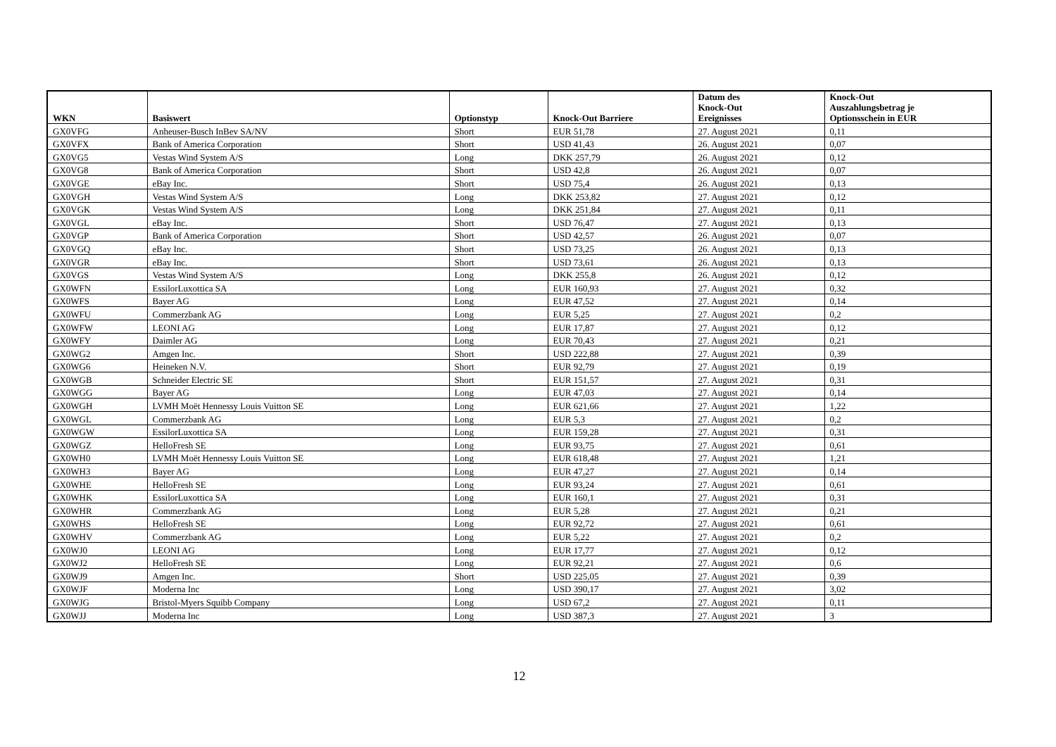| WKN | Basiswert | Optionstyp | Knock-Out Barriere | Datum des Knock-Out Ereignisses | Knock-Out Auszahlungsbetrag je Optionsschein in EUR |
| --- | --- | --- | --- | --- | --- |
| GX0VFG | Anheuser-Busch InBev SA/NV | Short | EUR 51,78 | 27. August 2021 | 0,11 |
| GX0VFX | Bank of America Corporation | Short | USD 41,43 | 26. August 2021 | 0,07 |
| GX0VG5 | Vestas Wind System A/S | Long | DKK 257,79 | 26. August 2021 | 0,12 |
| GX0VG8 | Bank of America Corporation | Short | USD 42,8 | 26. August 2021 | 0,07 |
| GX0VGE | eBay Inc. | Short | USD 75,4 | 26. August 2021 | 0,13 |
| GX0VGH | Vestas Wind System A/S | Long | DKK 253,82 | 27. August 2021 | 0,12 |
| GX0VGK | Vestas Wind System A/S | Long | DKK 251,84 | 27. August 2021 | 0,11 |
| GX0VGL | eBay Inc. | Short | USD 76,47 | 27. August 2021 | 0,13 |
| GX0VGP | Bank of America Corporation | Short | USD 42,57 | 26. August 2021 | 0,07 |
| GX0VGQ | eBay Inc. | Short | USD 73,25 | 26. August 2021 | 0,13 |
| GX0VGR | eBay Inc. | Short | USD 73,61 | 26. August 2021 | 0,13 |
| GX0VGS | Vestas Wind System A/S | Long | DKK 255,8 | 26. August 2021 | 0,12 |
| GX0WFN | EssilorLuxottica SA | Long | EUR 160,93 | 27. August 2021 | 0,32 |
| GX0WFS | Bayer AG | Long | EUR 47,52 | 27. August 2021 | 0,14 |
| GX0WFU | Commerzbank AG | Long | EUR 5,25 | 27. August 2021 | 0,2 |
| GX0WFW | LEONI AG | Long | EUR 17,87 | 27. August 2021 | 0,12 |
| GX0WFY | Daimler AG | Long | EUR 70,43 | 27. August 2021 | 0,21 |
| GX0WG2 | Amgen Inc. | Short | USD 222,88 | 27. August 2021 | 0,39 |
| GX0WG6 | Heineken N.V. | Short | EUR 92,79 | 27. August 2021 | 0,19 |
| GX0WGB | Schneider Electric SE | Short | EUR 151,57 | 27. August 2021 | 0,31 |
| GX0WGG | Bayer AG | Long | EUR 47,03 | 27. August 2021 | 0,14 |
| GX0WGH | LVMH Moët Hennessy Louis Vuitton SE | Long | EUR 621,66 | 27. August 2021 | 1,22 |
| GX0WGL | Commerzbank AG | Long | EUR 5,3 | 27. August 2021 | 0,2 |
| GX0WGW | EssilorLuxottica SA | Long | EUR 159,28 | 27. August 2021 | 0,31 |
| GX0WGZ | HelloFresh SE | Long | EUR 93,75 | 27. August 2021 | 0,61 |
| GX0WH0 | LVMH Moët Hennessy Louis Vuitton SE | Long | EUR 618,48 | 27. August 2021 | 1,21 |
| GX0WH3 | Bayer AG | Long | EUR 47,27 | 27. August 2021 | 0,14 |
| GX0WHE | HelloFresh SE | Long | EUR 93,24 | 27. August 2021 | 0,61 |
| GX0WHK | EssilorLuxottica SA | Long | EUR 160,1 | 27. August 2021 | 0,31 |
| GX0WHR | Commerzbank AG | Long | EUR 5,28 | 27. August 2021 | 0,21 |
| GX0WHS | HelloFresh SE | Long | EUR 92,72 | 27. August 2021 | 0,61 |
| GX0WHV | Commerzbank AG | Long | EUR 5,22 | 27. August 2021 | 0,2 |
| GX0WJ0 | LEONI AG | Long | EUR 17,77 | 27. August 2021 | 0,12 |
| GX0WJ2 | HelloFresh SE | Long | EUR 92,21 | 27. August 2021 | 0,6 |
| GX0WJ9 | Amgen Inc. | Short | USD 225,05 | 27. August 2021 | 0,39 |
| GX0WJF | Moderna Inc | Long | USD 390,17 | 27. August 2021 | 3,02 |
| GX0WJG | Bristol-Myers Squibb Company | Long | USD 67,2 | 27. August 2021 | 0,11 |
| GX0WJJ | Moderna Inc | Long | USD 387,3 | 27. August 2021 | 3 |
12